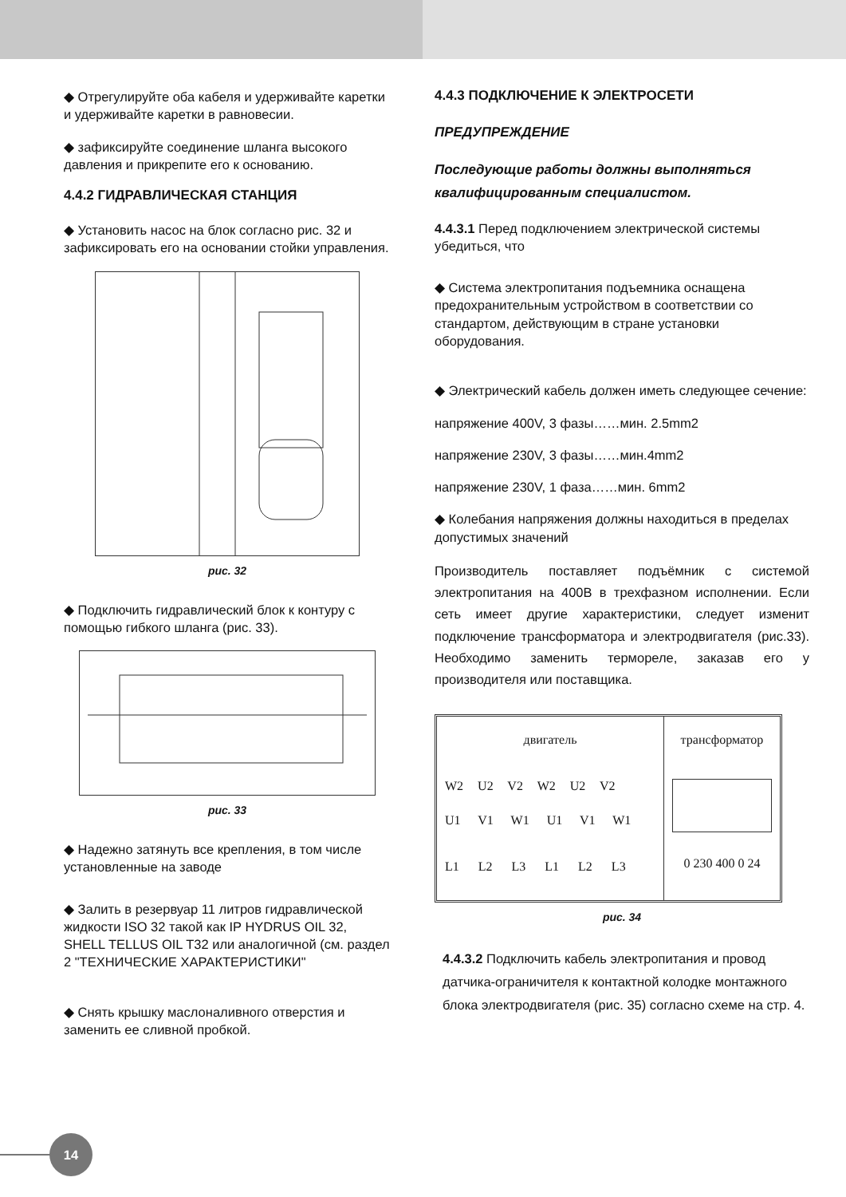◆ Отрегулируйте оба кабеля и удерживайте каретки и удерживайте каретки в равновесии.
◆ зафиксируйте соединение шланга высокого давления и прикрепите его к основанию.
4.4.2 ГИДРАВЛИЧЕСКАЯ СТАНЦИЯ
◆ Установить насос на блок согласно рис. 32 и зафиксировать его на основании стойки управления.
рис. 32
◆ Подключить гидравлический блок к контуру с помощью гибкого шланга (рис. 33).
рис. 33
◆ Надежно затянуть все крепления, в том числе установленные на заводе
◆ Залить в резервуар 11 литров гидравлической жидкости ISO 32 такой как IP HYDRUS OIL 32, SHELL TELLUS OIL T32 или аналогичной (см. раздел 2 "ТЕХНИЧЕСКИЕ ХАРАКТЕРИСТИКИ"
◆ Снять крышку маслоналивного отверстия и заменить ее сливной пробкой.
4.4.3 ПОДКЛЮЧЕНИЕ К ЭЛЕКТРОСЕТИ
ПРЕДУПРЕЖДЕНИЕ
Последующие работы должны выполняться квалифицированным специалистом.
4.4.3.1 Перед подключением электрической системы убедиться, что
◆ Система электропитания подъемника оснащена предохранительным устройством в соответствии со стандартом, действующим в стране установки оборудования.
◆ Электрический кабель должен иметь следующее сечение:
напряжение 400V, 3 фазы……мин. 2.5mm2
напряжение 230V, 3 фазы……мин.4mm2
напряжение 230V, 1 фаза……мин. 6mm2
◆ Колебания напряжения должны находиться в пределах допустимых значений
Производитель поставляет подъёмник с системой электропитания на 400В в трехфазном исполнении. Если сеть имеет другие характеристики, следует изменит подключение трансформатора и электродвигателя (рис.33). Необходимо заменить термореле, заказав его у производителя или поставщика.
двигатель
W2 U2 V2 W2 U2 V2
U1 V1 W1 U1 V1 W1
L1 L2 L3 L1 L2 L3
трансформатор
0 230 400 0 24
рис. 34
4.4.3.2 Подключить кабель электропитания и провод датчика-ограничителя к контактной колодке монтажного блока электродвигателя (рис. 35) согласно схеме на стр. 4.
14